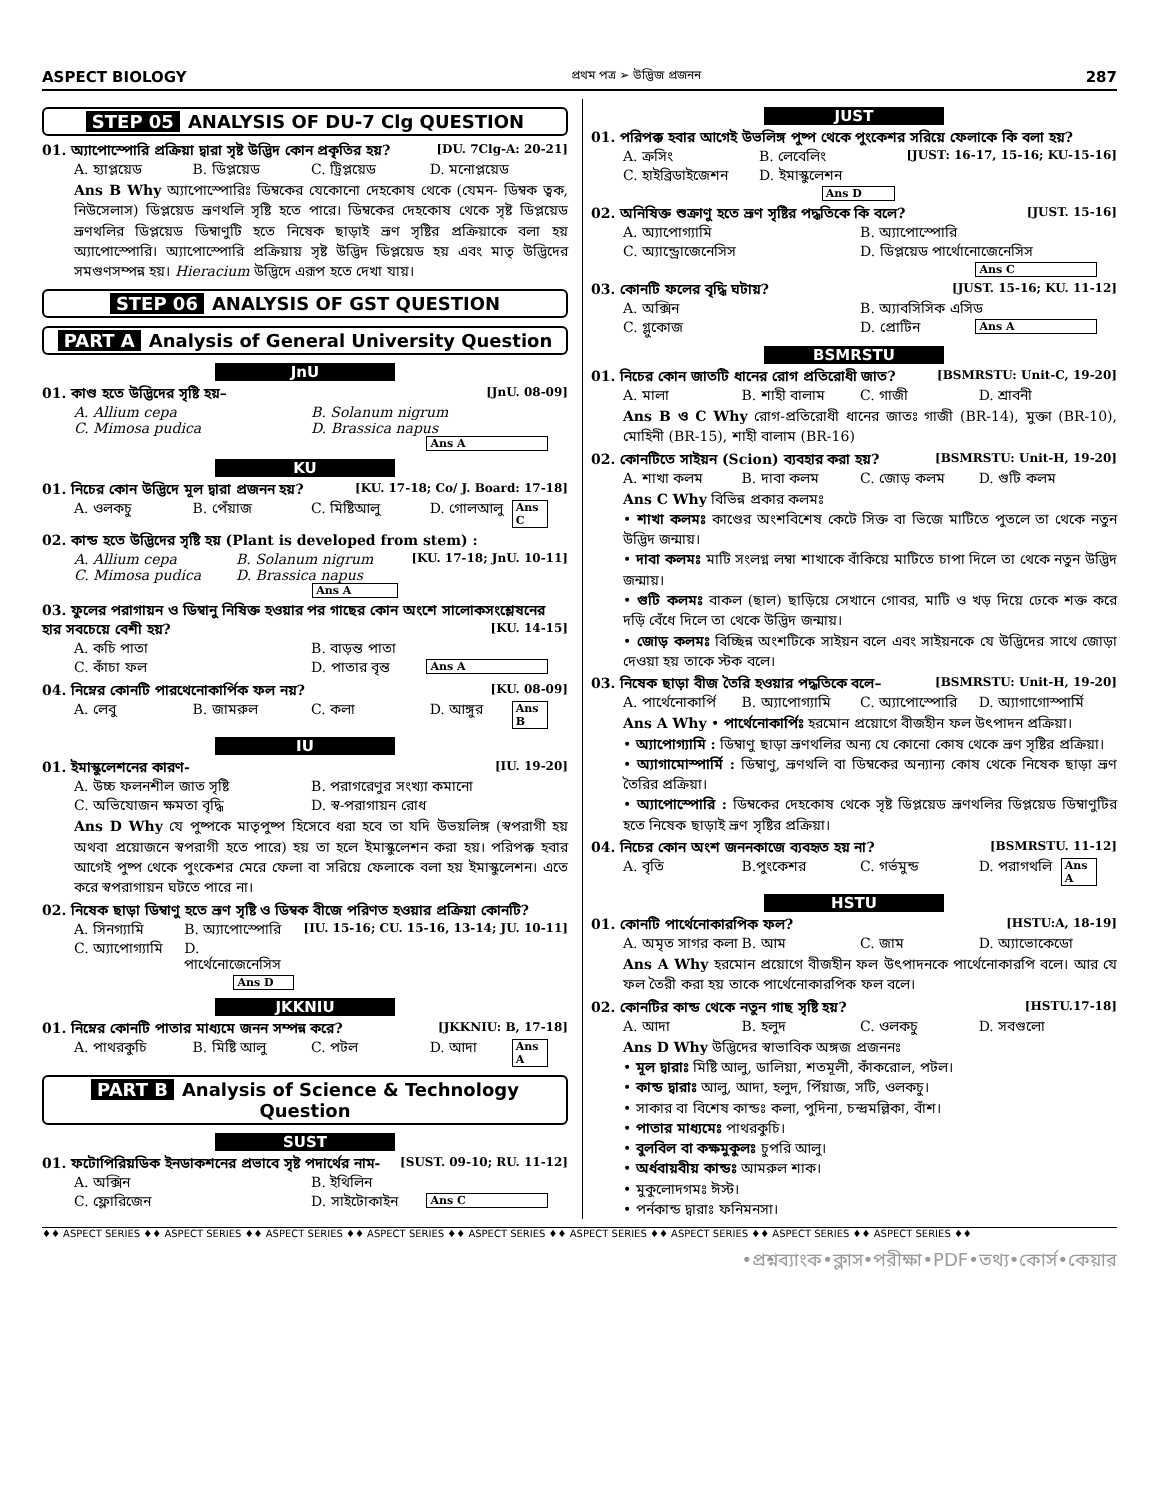ASPECT BIOLOGY প্রথম পত্র ➢ উদ্ভিজ প্রজনন 287
STEP 05 ANALYSIS OF DU-7 Clg QUESTION
01. অ্যাপোস্পোরি প্রক্রিয়া দ্বারা সৃষ্ট উদ্ভিদ কোন প্রকৃতির হয়? [DU. 7Clg-A: 20-21]
A. হ্যাপ্লয়েড B. ডিপ্লয়েড C. ট্রিপ্লয়েড D. মনোপ্লয়েড
Ans B Why অ্যাপোস্পোরিঃ ডিম্বকের যেকোনো দেহকোষ থেকে (যেমন- ডিম্বক ত্বক, নিউসেলাস) ডিপ্লয়েড ভ্রূণথলি সৃষ্টি হতে পারে। ডিম্বকের দেহকোষ থেকে সৃষ্ট ডিপ্লয়েড ভ্রূণথলির ডিপ্লয়েড ডিম্বাণুটি হতে নিষেক ছাড়াই ভ্রূণ সৃষ্টির প্রক্রিয়াকে বলা হয় অ্যাপোস্পোরি। অ্যাপোস্পোরি প্রক্রিয়ায় সৃষ্ট উদ্ভিদ ডিপ্লয়েড হয় এবং মাতৃ উদ্ভিদের সমগুণসম্পন্ন হয়। Hieracium উদ্ভিদে এরূপ হতে দেখা যায়।
STEP 06 ANALYSIS OF GST QUESTION
PART A Analysis of General University Question
JnU
01. কাণ্ড হতে উদ্ভিদের সৃষ্টি হয়– [JnU. 08-09]
A. Allium cepa B. Solanum nigrum C. Mimosa pudica D. Brassica napus Ans A
KU
01. নিচের কোন উদ্ভিদে মূল দ্বারা প্রজনন হয়? [KU. 17-18; Co/ J. Board: 17-18]
A. ওলকচু B. পেঁয়াজ C. মিষ্টিআলু D. গোলআলু Ans C
02. কান্ড হতে উদ্ভিদের সৃষ্টি হয় (Plant is developed from stem) : [KU. 17-18; JnU. 10-11]
A. Allium cepa B. Solanum nigrum C. Mimosa pudica D. Brassica napus Ans A
03. ফুলের পরাগায়ন ও ডিম্বানু নিষিক্ত হওয়ার পর গাছের কোন অংশে সালোকসংশ্লেষনের হার সবচেয়ে বেশী হয়? [KU. 14-15]
A. কচি পাতা B. বাড়ন্ত পাতা C. কাঁচা ফল D. পাতার বৃন্ত Ans A
04. নিম্নের কোনটি পারথেনোকার্পিক ফল নয়? [KU. 08-09]
A. লেবু B. জামরুল C. কলা D. আঙ্গুর Ans B
IU
01. ইমাস্কুলেশনের কারণ- [IU. 19-20]
A. উচ্চ ফলনশীল জাত সৃষ্টি B. পরাগরেণুর সংখ্যা কমানো C. অভিযোজন ক্ষমতা বৃদ্ধি D. স্ব-পরাগায়ন রোধ
Ans D Why যে পুষ্পকে মাতৃপুষ্প হিসেবে ধরা হবে তা যদি উভয়লিঙ্গ (স্বপরাগী হয় অথবা প্রয়োজনে স্বপরাগী হতে পারে) হয় তা হলে ইমাস্কুলেশন করা হয়। পরিপক্ক হবার আগেই পুষ্প থেকে পুংকেশর মেরে ফেলা বা সরিয়ে ফেলাকে বলা হয় ইমাস্কুলেশন। এতে করে স্বপরাগায়ন ঘটতে পারে না।
02. নিষেক ছাড়া ডিম্বাণু হতে ভ্রূণ সৃষ্টি ও ডিম্বক বীজে পরিণত হওয়ার প্রক্রিয়া কোনটি? [IU. 15-16; CU. 15-16, 13-14; JU. 10-11]
A. সিনগ্যামি B. অ্যাপোস্পোরি C. অ্যাপোগ্যামি D. পার্থেনোজেনেসিস Ans D
JKKNIU
01. নিম্নের কোনটি পাতার মাধ্যমে জনন সম্পন্ন করে? [JKKNIU: B, 17-18]
A. পাথরকুচি B. মিষ্টি আলু C. পটল D. আদা Ans A
PART B Analysis of Science & Technology Question
SUST
01. ফটোপিরিয়ডিক ইনডাকশনের প্রভাবে সৃষ্ট পদার্থের নাম- [SUST. 09-10; RU. 11-12]
A. অক্সিন B. ইথিলিন C. ফ্লোরিজেন D. সাইটোকাইন Ans C
JUST
01. পরিপক্ক হবার আগেই উভলিঙ্গ পুষ্প থেকে পুংকেশর সরিয়ে ফেলাকে কি বলা হয়? [JUST: 16-17, 15-16; KU-15-16]
A. ক্রসিং B. লেবেলিং C. হাইব্রিডাইজেশন D. ইমাস্কুলেশন Ans D
02. অনিষিক্ত শুক্রাণু হতে ভ্রূণ সৃষ্টির পদ্ধতিকে কি বলে? [JUST. 15-16]
A. অ্যাপোগ্যামি B. অ্যাপোস্পোরি C. অ্যান্ড্রোজেনেসিস D. ডিপ্লয়েড পার্থোনোজেনেসিস Ans C
03. কোনটি ফলের বৃদ্ধি ঘটায়? [JUST. 15-16; KU. 11-12]
A. অক্সিন B. অ্যাবসিসিক এসিড C. গ্লুকোজ D. প্রোটিন Ans A
BSMRSTU
01. নিচের কোন জাতটি ধানের রোগ প্রতিরোধী জাত? [BSMRSTU: Unit-C, 19-20]
A. মালা B. শাহী বালাম C. গাজী D. শ্রাবনী
Ans B ও C Why রোগ-প্রতিরোধী ধানের জাতঃ গাজী (BR-14), মুক্তা (BR-10), মোহিনী (BR-15), শাহী বালাম (BR-16)
02. কোনটিতে সাইয়ন (Scion) ব্যবহার করা হয়? [BSMRSTU: Unit-H, 19-20]
A. শাখা কলম B. দাবা কলম C. জোড় কলম D. গুটি কলম
Ans C Why বিভিন্ন প্রকার কলমঃ
• শাখা কলমঃ কাণ্ডের অংশবিশেষ কেটে সিক্ত বা ভিজে মাটিতে পুতলে তা থেকে নতুন উদ্ভিদ জন্মায়।
• দাবা কলমঃ মাটি সংলগ্ন লম্বা শাখাকে বাঁকিয়ে মাটিতে চাপা দিলে তা থেকে নতুন উদ্ভিদ জন্মায়।
• গুটি কলমঃ বাকল (ছাল) ছাড়িয়ে সেখানে গোবর, মাটি ও খড় দিয়ে ঢেকে শক্ত করে দড়ি বেঁধে দিলে তা থেকে উদ্ভিদ জন্মায়।
• জোড় কলমঃ বিচ্ছিন্ন অংশটিকে সাইয়ন বলে এবং সাইয়নকে যে উদ্ভিদের সাথে জোড়া দেওয়া হয় তাকে স্টক বলে।
03. নিষেক ছাড়া বীজ তৈরি হওয়ার পদ্ধতিকে বলে– [BSMRSTU: Unit-H, 19-20]
A. পার্থেনোকার্পি B. অ্যাপোগ্যামি C. অ্যাপোস্পোরি D. অ্যাগাগোস্পার্মি
Ans A Why • পার্থেনোকার্পিঃ হরমোন প্রয়োগে বীজহীন ফল উৎপাদন প্রক্রিয়া।
• অ্যাপোগ্যামি : ডিম্বাণু ছাড়া ভ্রূণথলির অন্য যে কোনো কোষ থেকে ভ্রূণ সৃষ্টির প্রক্রিয়া।
• অ্যাগামোস্পার্মি : ডিম্বাণু, ভ্রূণথলি বা ডিম্বকের অন্যান্য কোষ থেকে নিষেক ছাড়া ভ্রূণ তৈরির প্রক্রিয়া।
• অ্যাপোস্পোরি : ডিম্বকের দেহকোষ থেকে সৃষ্ট ডিপ্লয়েড ভ্রূণথলির ডিপ্লয়েড ডিম্বাণুটির হতে নিষেক ছাড়াই ভ্রূণ সৃষ্টির প্রক্রিয়া।
04. নিচের কোন অংশ জননকাজে ব্যবহৃত হয় না? [BSMRSTU. 11-12]
A. বৃতি B.পুংকেশর C. গর্ভমুন্ড D. পরাগথলি Ans A
HSTU
01. কোনটি পার্থেনোকারপিক ফল? [HSTU:A, 18-19]
A. অমৃত সাগর কলা B. আম C. জাম D. অ্যাভোকেডো
Ans A Why হরমোন প্রয়োগে বীজহীন ফল উৎপাদনকে পার্থেনোকারপি বলে। আর যে ফল তৈরী করা হয় তাকে পার্থেনোকারপিক ফল বলে।
02. কোনটির কান্ড থেকে নতুন গাছ সৃষ্টি হয়? [HSTU.17-18]
A. আদা B. হলুদ C. ওলকচু D. সবগুলো
Ans D Why উদ্ভিদের স্বাভাবিক অঙ্গজ প্রজননঃ
• মূল দ্বারাঃ মিষ্টি আলু, ডালিয়া, শতমূলী, কাঁকরোল, পটল।
• কান্ড দ্বারাঃ আলু, আদা, হলুদ, পিঁয়াজ, সটি, ওলকচু।
• সাকার বা বিশেষ কান্ডঃ কলা, পুদিনা, চন্দ্রমল্লিকা, বাঁশ।
• পাতার মাধ্যমেঃ পাথরকুচি।
• বুলবিল বা কক্ষমুকুলঃ চুপরি আলু।
• অর্ধবায়বীয় কান্ডঃ আমরুল শাক।
• মুকুলোদগমঃ ঈস্ট।
• পর্নকান্ড দ্বারাঃ ফনিমনসা।
♦♦ ASPECT SERIES ♦♦ ASPECT SERIES ♦♦ ASPECT SERIES ♦♦ ASPECT SERIES ♦♦ ASPECT SERIES ♦♦ ASPECT SERIES ♦♦ ASPECT SERIES ♦♦ ASPECT SERIES ♦♦ ASPECT SERIES ♦♦
•প্রশ্নব্যাংক•ক্লাস•পরীক্ষা•PDF•তথ্য•কোর্স•কেয়ার